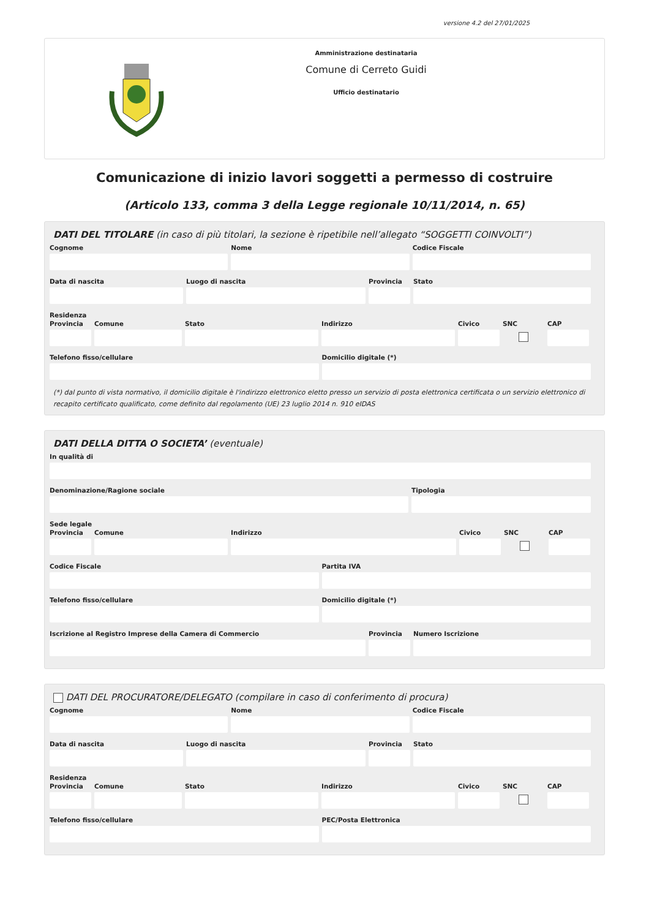versione 4.2 del 27/01/2025
Amministrazione destinataria
Comune di Cerreto Guidi
Ufficio destinatario
Comunicazione di inizio lavori soggetti a permesso di costruire
(Articolo 133, comma 3 della Legge regionale 10/11/2014, n. 65)
DATI DEL TITOLARE (in caso di più titolari, la sezione è ripetibile nell’allegato “SOGGETTI COINVOLTI”)
Cognome Nome Codice Fiscale
Data di nascita Luogo di nascita Provincia
Stato
Residenza
Provincia
Comune Stato Indirizzo Civico SNC CAP
Telefono fisso/cellulare Domicilio digitale (*)
(*) dal punto di vista normativo, il domicilio digitale è l'indirizzo elettronico eletto presso un servizio di posta elettronica certificata o un servizio elettronico di recapito certificato qualificato, come definito dal regolamento (UE) 23 luglio 2014 n. 910 eIDAS
DATI DELLA DITTA O SOCIETA’ (eventuale)
In qualità di
Denominazione/Ragione sociale Tipologia
Sede legale
Provincia
Comune Indirizzo Civico SNC CAP
Codice Fiscale Partita IVA
Telefono fisso/cellulare Domicilio digitale (*)
Iscrizione al Registro Imprese della Camera di Commercio
Provincia
Numero Iscrizione
DATI DEL PROCURATORE/DELEGATO (compilare in caso di conferimento di procura)
Cognome Nome Codice Fiscale
Data di nascita Luogo di nascita Provincia
Stato
Residenza
Provincia
Comune Stato Indirizzo Civico SNC CAP
Telefono fisso/cellulare PEC/Posta Elettronica